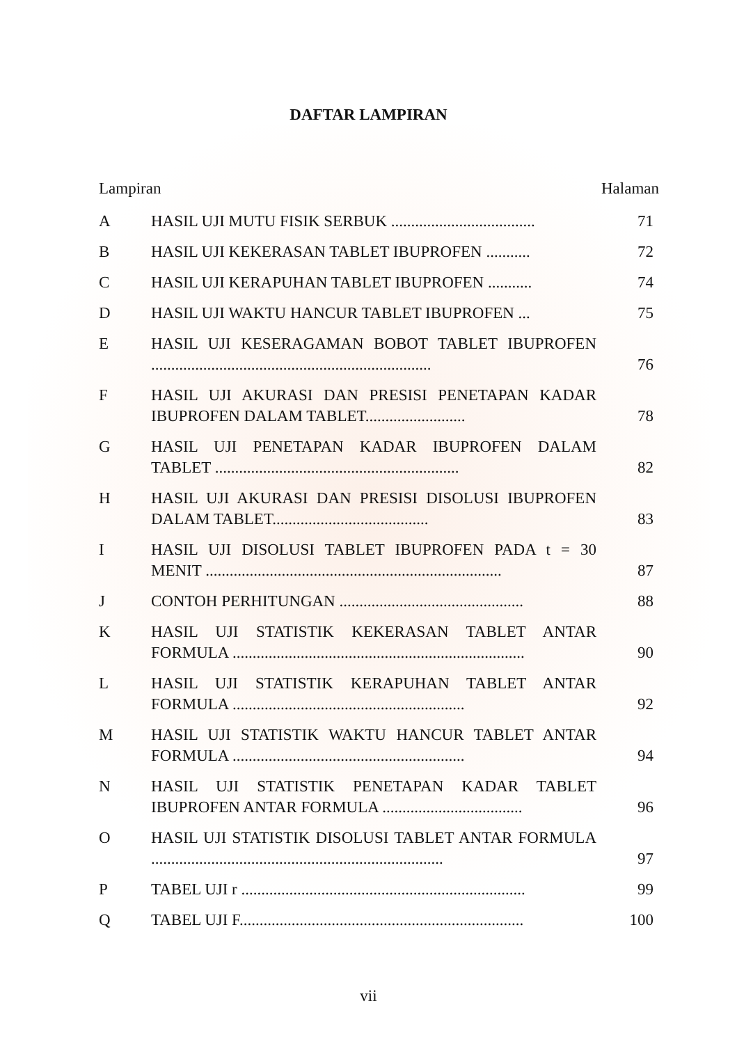DAFTAR LAMPIRAN
Lampiran Halaman
| A | HASIL UJI MUTU FISIK SERBUK .................................... | 71 |
| B | HASIL UJI KEKERASAN TABLET IBUPROFEN ........... | 72 |
| C | HASIL UJI KERAPUHAN TABLET IBUPROFEN ........... | 74 |
| D | HASIL UJI WAKTU HANCUR TABLET IBUPROFEN ... | 75 |
| E | HASIL UJI KESERAGAMAN BOBOT TABLET IBUPROFEN ...................................................................... | 76 |
| F | HASIL UJI AKURASI DAN PRESISI PENETAPAN KADAR IBUPROFEN DALAM TABLET......................... | 78 |
| G | HASIL UJI PENETAPAN KADAR IBUPROFEN DALAM TABLET ............................................................. | 82 |
| H | HASIL UJI AKURASI DAN PRESISI DISOLUSI IBUPROFEN DALAM TABLET....................................... | 83 |
| I | HASIL UJI DISOLUSI TABLET IBUPROFEN PADA t = 30 MENIT .......................................................................... | 87 |
| J | CONTOH PERHITUNGAN .............................................. | 88 |
| K | HASIL UJI STATISTIK KEKERASAN TABLET ANTAR FORMULA ......................................................................... | 90 |
| L | HASIL UJI STATISTIK KERAPUHAN TABLET ANTAR FORMULA .......................................................... | 92 |
| M | HASIL UJI STATISTIK WAKTU HANCUR TABLET ANTAR FORMULA .......................................................... | 94 |
| N | HASIL UJI STATISTIK PENETAPAN KADAR TABLET IBUPROFEN ANTAR FORMULA ................................... | 96 |
| O | HASIL UJI STATISTIK DISOLUSI TABLET ANTAR FORMULA ......................................................................... | 97 |
| P | TABEL UJI r ....................................................................... | 99 |
| Q | TABEL UJI F....................................................................... | 100 |
vii